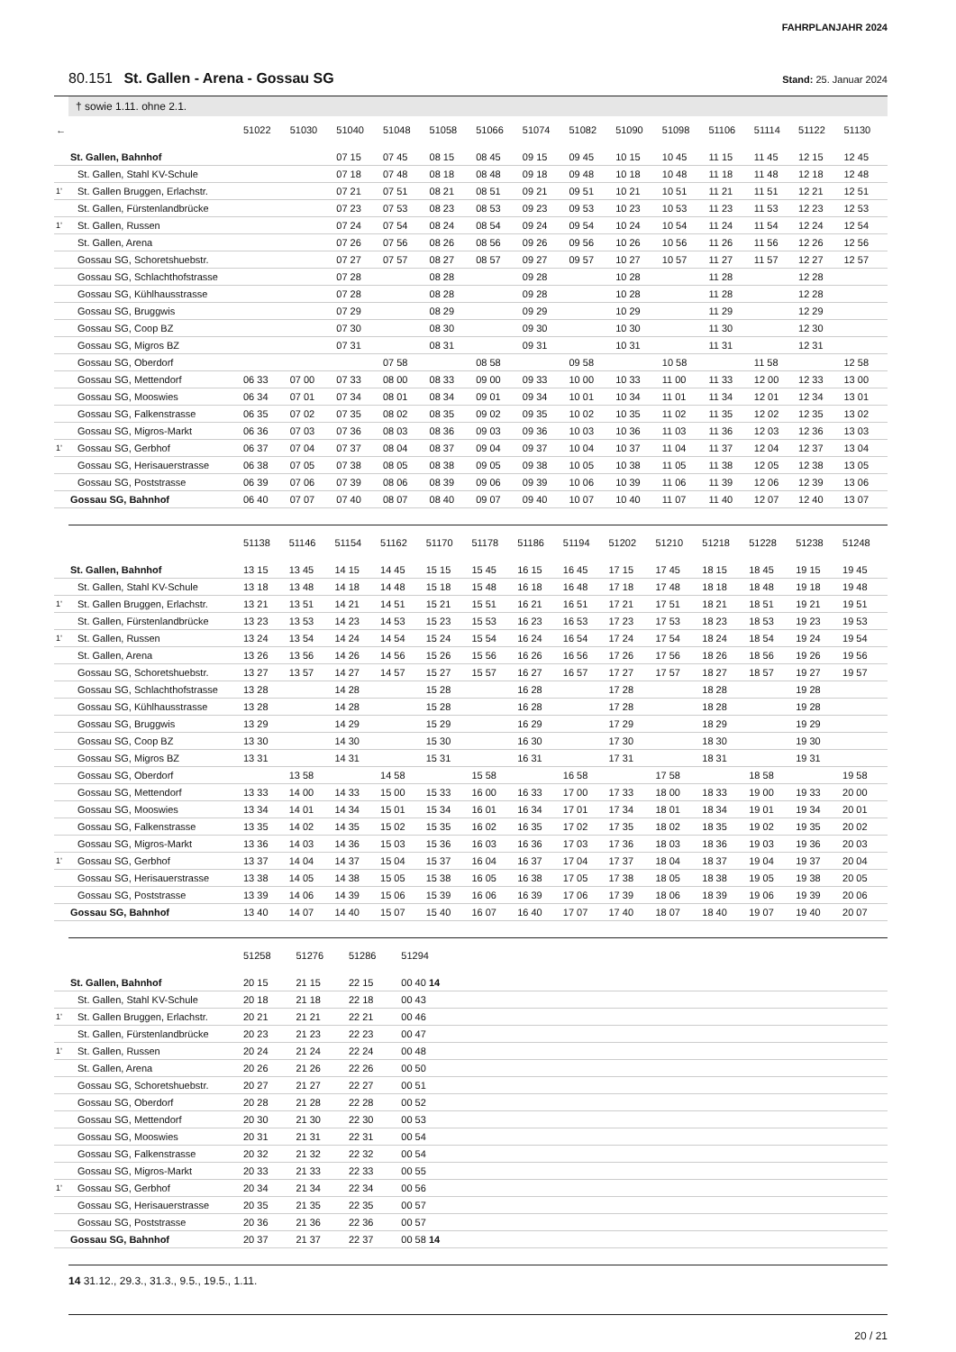FAHRPLANJAHR 2024
80.151 St. Gallen - Arena - Gossau SG
Stand: 25. Januar 2024
† sowie 1.11. ohne 2.1.
| ← | | 51022 | 51030 | 51040 | 51048 | 51058 | 51066 | 51074 | 51082 | 51090 | 51098 | 51106 | 51114 | 51122 | 51130 |
| --- | --- | --- | --- | --- | --- | --- | --- | --- | --- | --- | --- | --- | --- | --- | --- |
| | St. Gallen, Bahnhof | | | 07 15 | 07 45 | 08 15 | 08 45 | 09 15 | 09 45 | 10 15 | 10 45 | 11 15 | 11 45 | 12 15 | 12 45 |
| | St. Gallen, Stahl KV-Schule | | | 07 18 | 07 48 | 08 18 | 08 48 | 09 18 | 09 48 | 10 18 | 10 48 | 11 18 | 11 48 | 12 18 | 12 48 |
| 1’ | St. Gallen Bruggen, Erlachstr. | | | 07 21 | 07 51 | 08 21 | 08 51 | 09 21 | 09 51 | 10 21 | 10 51 | 11 21 | 11 51 | 12 21 | 12 51 |
| | St. Gallen, Fürstenlandbrücke | | | 07 23 | 07 53 | 08 23 | 08 53 | 09 23 | 09 53 | 10 23 | 10 53 | 11 23 | 11 53 | 12 23 | 12 53 |
| 1’ | St. Gallen, Russen | | | 07 24 | 07 54 | 08 24 | 08 54 | 09 24 | 09 54 | 10 24 | 10 54 | 11 24 | 11 54 | 12 24 | 12 54 |
| | St. Gallen, Arena | | | 07 26 | 07 56 | 08 26 | 08 56 | 09 26 | 09 56 | 10 26 | 10 56 | 11 26 | 11 56 | 12 26 | 12 56 |
| | Gossau SG, Schoretshuebstr. | | | 07 27 | 07 57 | 08 27 | 08 57 | 09 27 | 09 57 | 10 27 | 10 57 | 11 27 | 11 57 | 12 27 | 12 57 |
| | Gossau SG, Schlachthofstrasse | | | 07 28 | | 08 28 | | 09 28 | | 10 28 | | 11 28 | | 12 28 | |
| | Gossau SG, Kühlhausstrasse | | | 07 28 | | 08 28 | | 09 28 | | 10 28 | | 11 28 | | 12 28 | |
| | Gossau SG, Bruggwis | | | 07 29 | | 08 29 | | 09 29 | | 10 29 | | 11 29 | | 12 29 | |
| | Gossau SG, Coop BZ | | | 07 30 | | 08 30 | | 09 30 | | 10 30 | | 11 30 | | 12 30 | |
| | Gossau SG, Migros BZ | | | 07 31 | | 08 31 | | 09 31 | | 10 31 | | 11 31 | | 12 31 | |
| | Gossau SG, Oberdorf | | | | 07 58 | | 08 58 | | 09 58 | | 10 58 | | 11 58 | | 12 58 |
| | Gossau SG, Mettendorf | 06 33 | 07 00 | 07 33 | 08 00 | 08 33 | 09 00 | 09 33 | 10 00 | 10 33 | 11 00 | 11 33 | 12 00 | 12 33 | 13 00 |
| | Gossau SG, Mooswies | 06 34 | 07 01 | 07 34 | 08 01 | 08 34 | 09 01 | 09 34 | 10 01 | 10 34 | 11 01 | 11 34 | 12 01 | 12 34 | 13 01 |
| | Gossau SG, Falkenstrasse | 06 35 | 07 02 | 07 35 | 08 02 | 08 35 | 09 02 | 09 35 | 10 02 | 10 35 | 11 02 | 11 35 | 12 02 | 12 35 | 13 02 |
| | Gossau SG, Migros-Markt | 06 36 | 07 03 | 07 36 | 08 03 | 08 36 | 09 03 | 09 36 | 10 03 | 10 36 | 11 03 | 11 36 | 12 03 | 12 36 | 13 03 |
| 1’ | Gossau SG, Gerbhof | 06 37 | 07 04 | 07 37 | 08 04 | 08 37 | 09 04 | 09 37 | 10 04 | 10 37 | 11 04 | 11 37 | 12 04 | 12 37 | 13 04 |
| | Gossau SG, Herisauerstrasse | 06 38 | 07 05 | 07 38 | 08 05 | 08 38 | 09 05 | 09 38 | 10 05 | 10 38 | 11 05 | 11 38 | 12 05 | 12 38 | 13 05 |
| | Gossau SG, Poststrasse | 06 39 | 07 06 | 07 39 | 08 06 | 08 39 | 09 06 | 09 39 | 10 06 | 10 39 | 11 06 | 11 39 | 12 06 | 12 39 | 13 06 |
| | Gossau SG, Bahnhof | 06 40 | 07 07 | 07 40 | 08 07 | 08 40 | 09 07 | 09 40 | 10 07 | 10 40 | 11 07 | 11 40 | 12 07 | 12 40 | 13 07 |
| | | 51138 | 51146 | 51154 | 51162 | 51170 | 51178 | 51186 | 51194 | 51202 | 51210 | 51218 | 51228 | 51238 | 51248 |
| --- | --- | --- | --- | --- | --- | --- | --- | --- | --- | --- | --- | --- | --- | --- | --- |
| | St. Gallen, Bahnhof | 13 15 | 13 45 | 14 15 | 14 45 | 15 15 | 15 45 | 16 15 | 16 45 | 17 15 | 17 45 | 18 15 | 18 45 | 19 15 | 19 45 |
| | St. Gallen, Stahl KV-Schule | 13 18 | 13 48 | 14 18 | 14 48 | 15 18 | 15 48 | 16 18 | 16 48 | 17 18 | 17 48 | 18 18 | 18 48 | 19 18 | 19 48 |
| 1’ | St. Gallen Bruggen, Erlachstr. | 13 21 | 13 51 | 14 21 | 14 51 | 15 21 | 15 51 | 16 21 | 16 51 | 17 21 | 17 51 | 18 21 | 18 51 | 19 21 | 19 51 |
| | St. Gallen, Fürstenlandbrücke | 13 23 | 13 53 | 14 23 | 14 53 | 15 23 | 15 53 | 16 23 | 16 53 | 17 23 | 17 53 | 18 23 | 18 53 | 19 23 | 19 53 |
| 1’ | St. Gallen, Russen | 13 24 | 13 54 | 14 24 | 14 54 | 15 24 | 15 54 | 16 24 | 16 54 | 17 24 | 17 54 | 18 24 | 18 54 | 19 24 | 19 54 |
| | St. Gallen, Arena | 13 26 | 13 56 | 14 26 | 14 56 | 15 26 | 15 56 | 16 26 | 16 56 | 17 26 | 17 56 | 18 26 | 18 56 | 19 26 | 19 56 |
| | Gossau SG, Schoretshuebstr. | 13 27 | 13 57 | 14 27 | 14 57 | 15 27 | 15 57 | 16 27 | 16 57 | 17 27 | 17 57 | 18 27 | 18 57 | 19 27 | 19 57 |
| | Gossau SG, Schlachthofstrasse | 13 28 | | 14 28 | | 15 28 | | 16 28 | | 17 28 | | 18 28 | | 19 28 | |
| | Gossau SG, Kühlhausstrasse | 13 28 | | 14 28 | | 15 28 | | 16 28 | | 17 28 | | 18 28 | | 19 28 | |
| | Gossau SG, Bruggwis | 13 29 | | 14 29 | | 15 29 | | 16 29 | | 17 29 | | 18 29 | | 19 29 | |
| | Gossau SG, Coop BZ | 13 30 | | 14 30 | | 15 30 | | 16 30 | | 17 30 | | 18 30 | | 19 30 | |
| | Gossau SG, Migros BZ | 13 31 | | 14 31 | | 15 31 | | 16 31 | | 17 31 | | 18 31 | | 19 31 | |
| | Gossau SG, Oberdorf | | 13 58 | | 14 58 | | 15 58 | | 16 58 | | 17 58 | | 18 58 | | 19 58 |
| | Gossau SG, Mettendorf | 13 33 | 14 00 | 14 33 | 15 00 | 15 33 | 16 00 | 16 33 | 17 00 | 17 33 | 18 00 | 18 33 | 19 00 | 19 33 | 20 00 |
| | Gossau SG, Mooswies | 13 34 | 14 01 | 14 34 | 15 01 | 15 34 | 16 01 | 16 34 | 17 01 | 17 34 | 18 01 | 18 34 | 19 01 | 19 34 | 20 01 |
| | Gossau SG, Falkenstrasse | 13 35 | 14 02 | 14 35 | 15 02 | 15 35 | 16 02 | 16 35 | 17 02 | 17 35 | 18 02 | 18 35 | 19 02 | 19 35 | 20 02 |
| | Gossau SG, Migros-Markt | 13 36 | 14 03 | 14 36 | 15 03 | 15 36 | 16 03 | 16 36 | 17 03 | 17 36 | 18 03 | 18 36 | 19 03 | 19 36 | 20 03 |
| 1’ | Gossau SG, Gerbhof | 13 37 | 14 04 | 14 37 | 15 04 | 15 37 | 16 04 | 16 37 | 17 04 | 17 37 | 18 04 | 18 37 | 19 04 | 19 37 | 20 04 |
| | Gossau SG, Herisauerstrasse | 13 38 | 14 05 | 14 38 | 15 05 | 15 38 | 16 05 | 16 38 | 17 05 | 17 38 | 18 05 | 18 38 | 19 05 | 19 38 | 20 05 |
| | Gossau SG, Poststrasse | 13 39 | 14 06 | 14 39 | 15 06 | 15 39 | 16 06 | 16 39 | 17 06 | 17 39 | 18 06 | 18 39 | 19 06 | 19 39 | 20 06 |
| | Gossau SG, Bahnhof | 13 40 | 14 07 | 14 40 | 15 07 | 15 40 | 16 07 | 16 40 | 17 07 | 17 40 | 18 07 | 18 40 | 19 07 | 19 40 | 20 07 |
| | | 51258 | 51276 | 51286 | 51294 | |
| --- | --- | --- | --- | --- | --- | --- |
| | St. Gallen, Bahnhof | 20 15 | 21 15 | 22 15 | 00 40 14 | |
| | St. Gallen, Stahl KV-Schule | 20 18 | 21 18 | 22 18 | 00 43 | |
| 1’ | St. Gallen Bruggen, Erlachstr. | 20 21 | 21 21 | 22 21 | 00 46 | |
| | St. Gallen, Fürstenlandbrücke | 20 23 | 21 23 | 22 23 | 00 47 | |
| 1’ | St. Gallen, Russen | 20 24 | 21 24 | 22 24 | 00 48 | |
| | St. Gallen, Arena | 20 26 | 21 26 | 22 26 | 00 50 | |
| | Gossau SG, Schoretshuebstr. | 20 27 | 21 27 | 22 27 | 00 51 | |
| | Gossau SG, Oberdorf | 20 28 | 21 28 | 22 28 | 00 52 | |
| | Gossau SG, Mettendorf | 20 30 | 21 30 | 22 30 | 00 53 | |
| | Gossau SG, Mooswies | 20 31 | 21 31 | 22 31 | 00 54 | |
| | Gossau SG, Falkenstrasse | 20 32 | 21 32 | 22 32 | 00 54 | |
| | Gossau SG, Migros-Markt | 20 33 | 21 33 | 22 33 | 00 55 | |
| 1’ | Gossau SG, Gerbhof | 20 34 | 21 34 | 22 34 | 00 56 | |
| | Gossau SG, Herisauerstrasse | 20 35 | 21 35 | 22 35 | 00 57 | |
| | Gossau SG, Poststrasse | 20 36 | 21 36 | 22 36 | 00 57 | |
| | Gossau SG, Bahnhof | 20 37 | 21 37 | 22 37 | 00 58 14 | |
14 31.12., 29.3., 31.3., 9.5., 19.5., 1.11.
20 / 21